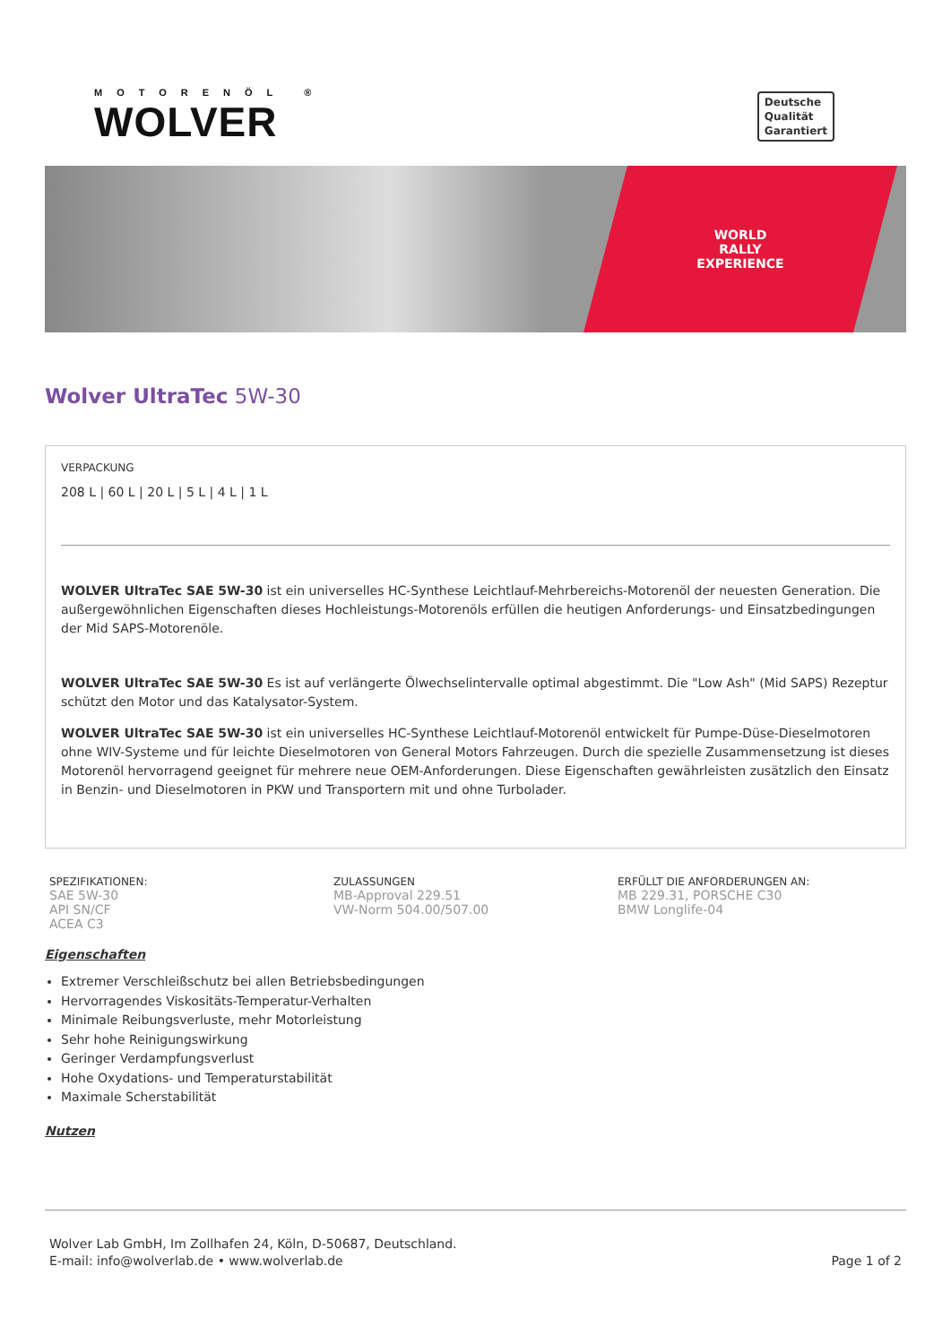MOTORENÖL ®
WOLVER
Deutsche
Qualität
Garantiert
WORLD
RALLY
EXPERIENCE
Wolver UltraTec 5W-30
VERPACKUNG
208 L | 60 L | 20 L | 5 L | 4 L | 1 L
WOLVER UltraTec SAE 5W-30 ist ein universelles HC-Synthese Leichtlauf-Mehrbereichs-Motorenöl der neuesten Generation. Die außergewöhnlichen Eigenschaften dieses Hochleistungs-Motorenöls erfüllen die heutigen Anforderungs- und Einsatzbedingungen der Mid SAPS-Motorenöle.
WOLVER UltraTec SAE 5W-30 Es ist auf verlängerte Ölwechselintervalle optimal abgestimmt. Die "Low Ash" (Mid SAPS) Rezeptur schützt den Motor und das Katalysator-System.
WOLVER UltraTec SAE 5W-30 ist ein universelles HC-Synthese Leichtlauf-Motorenöl entwickelt für Pumpe-Düse-Dieselmotoren ohne WIV-Systeme und für leichte Dieselmotoren von General Motors Fahrzeugen. Durch die spezielle Zusammensetzung ist dieses Motorenöl hervorragend geeignet für mehrere neue OEM-Anforderungen. Diese Eigenschaften gewährleisten zusätzlich den Einsatz in Benzin- und Dieselmotoren in PKW und Transportern mit und ohne Turbolader.
SPEZIFIKATIONEN:
SAE 5W-30
API SN/CF
ACEA C3
ZULASSUNGEN
MB-Approval 229.51
VW-Norm 504.00/507.00
ERFÜLLT DIE ANFORDERUNGEN AN:
MB 229.31, PORSCHE C30
BMW Longlife-04
Eigenschaften
Extremer Verschleißschutz bei allen Betriebsbedingungen
Hervorragendes Viskositäts-Temperatur-Verhalten
Minimale Reibungsverluste, mehr Motorleistung
Sehr hohe Reinigungswirkung
Geringer Verdampfungsverlust
Hohe Oxydations- und Temperaturstabilität
Maximale Scherstabilität
Nutzen
Wolver Lab GmbH, Im Zollhafen 24, Köln, D-50687, Deutschland.
E-mail: info@wolverlab.de • www.wolverlab.de
Page 1 of 2